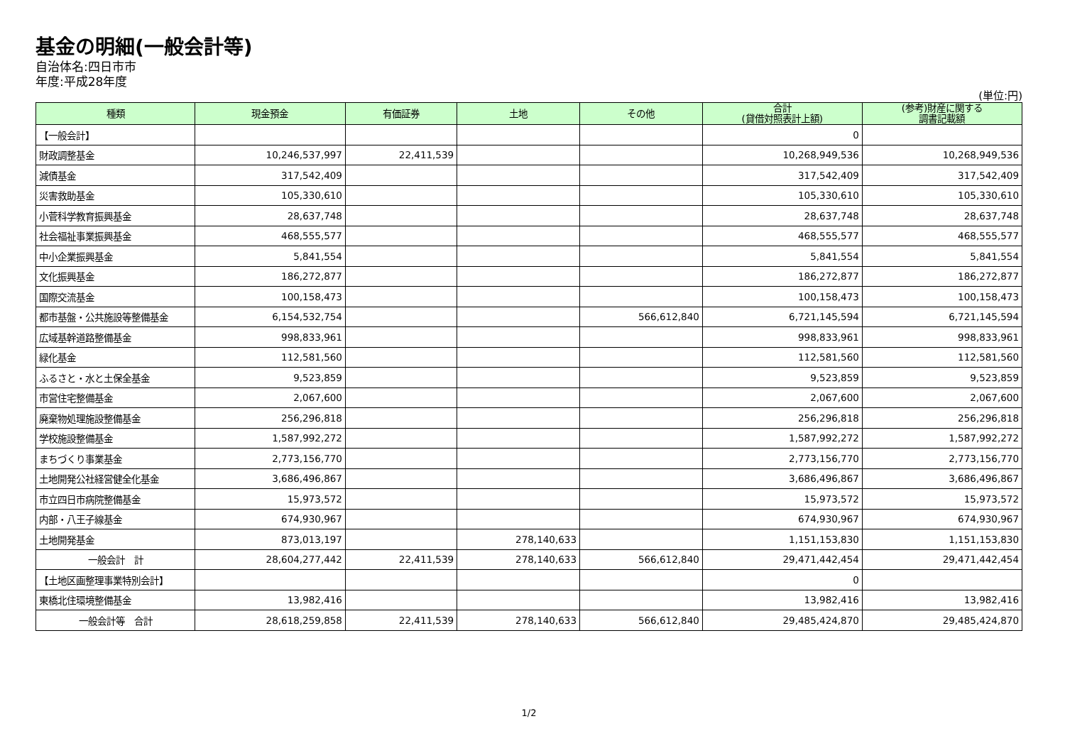基金の明細(一般会計等)
自治体名:四日市市
年度:平成28年度
(単位:円)
| 種類 | 現金預金 | 有価証券 | 土地 | その他 | 合計 (貸借対照表計上額) | (参考)財産に関する 調書記載額 |
| --- | --- | --- | --- | --- | --- | --- |
| 【一般会計】 | | | | | 0 | |
| 財政調整基金 | 10,246,537,997 | 22,411,539 | | | 10,268,949,536 | 10,268,949,536 |
| 減債基金 | 317,542,409 | | | | 317,542,409 | 317,542,409 |
| 災害救助基金 | 105,330,610 | | | | 105,330,610 | 105,330,610 |
| 小菅科学教育振興基金 | 28,637,748 | | | | 28,637,748 | 28,637,748 |
| 社会福祉事業振興基金 | 468,555,577 | | | | 468,555,577 | 468,555,577 |
| 中小企業振興基金 | 5,841,554 | | | | 5,841,554 | 5,841,554 |
| 文化振興基金 | 186,272,877 | | | | 186,272,877 | 186,272,877 |
| 国際交流基金 | 100,158,473 | | | | 100,158,473 | 100,158,473 |
| 都市基盤・公共施設等整備基金 | 6,154,532,754 | | | 566,612,840 | 6,721,145,594 | 6,721,145,594 |
| 広域基幹道路整備基金 | 998,833,961 | | | | 998,833,961 | 998,833,961 |
| 緑化基金 | 112,581,560 | | | | 112,581,560 | 112,581,560 |
| ふるさと・水と土保全基金 | 9,523,859 | | | | 9,523,859 | 9,523,859 |
| 市営住宅整備基金 | 2,067,600 | | | | 2,067,600 | 2,067,600 |
| 廃棄物処理施設整備基金 | 256,296,818 | | | | 256,296,818 | 256,296,818 |
| 学校施設整備基金 | 1,587,992,272 | | | | 1,587,992,272 | 1,587,992,272 |
| まちづくり事業基金 | 2,773,156,770 | | | | 2,773,156,770 | 2,773,156,770 |
| 土地開発公社経営健全化基金 | 3,686,496,867 | | | | 3,686,496,867 | 3,686,496,867 |
| 市立四日市病院整備基金 | 15,973,572 | | | | 15,973,572 | 15,973,572 |
| 内部・八王子線基金 | 674,930,967 | | | | 674,930,967 | 674,930,967 |
| 土地開発基金 | 873,013,197 | | 278,140,633 | | 1,151,153,830 | 1,151,153,830 |
| 一般会計 計 | 28,604,277,442 | 22,411,539 | 278,140,633 | 566,612,840 | 29,471,442,454 | 29,471,442,454 |
| 【土地区画整理事業特別会計】 | | | | | 0 | |
| 東橋北住環境整備基金 | 13,982,416 | | | | 13,982,416 | 13,982,416 |
| 一般会計等 合計 | 28,618,259,858 | 22,411,539 | 278,140,633 | 566,612,840 | 29,485,424,870 | 29,485,424,870 |
1/2